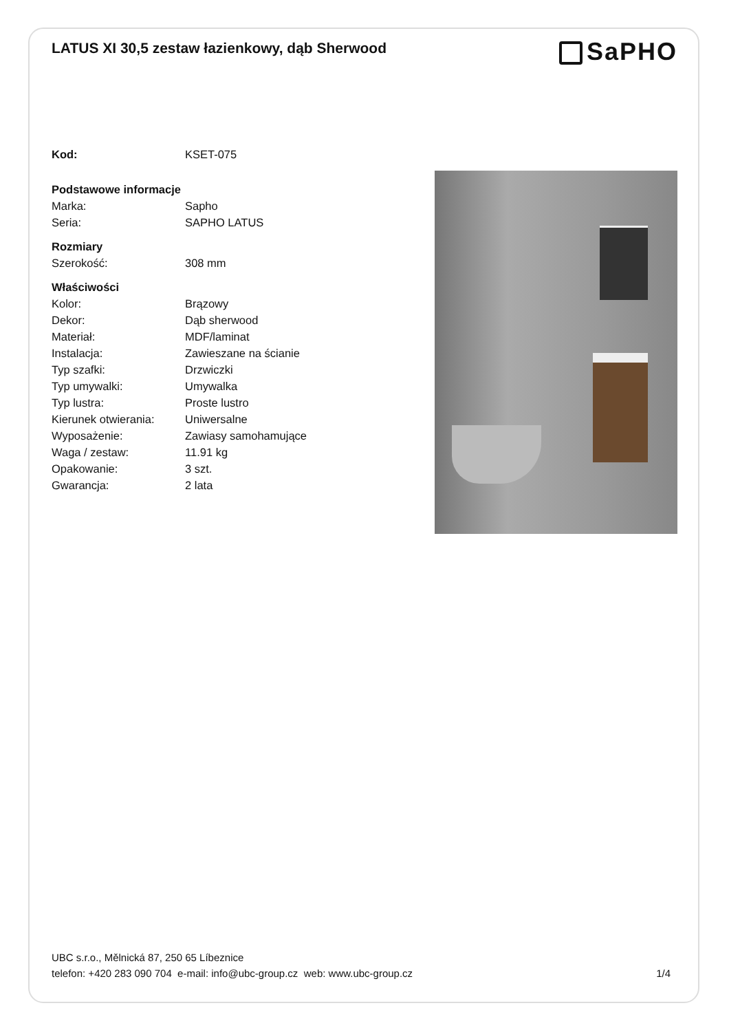LATUS XI 30,5 zestaw łazienkowy, dąb Sherwood
SaPHO
| Kod: | KSET-075 |
| Podstawowe informacje | |
| Marka: | Sapho |
| Seria: | SAPHO LATUS |
| Rozmiary | |
| Szerokość: | 308 mm |
| Właściwości | |
| Kolor: | Brązowy |
| Dekor: | Dąb sherwood |
| Materiał: | MDF/laminat |
| Instalacja: | Zawieszane na ścianie |
| Typ szafki: | Drzwiczki |
| Typ umywalki: | Umywalka |
| Typ lustra: | Proste lustro |
| Kierunek otwierania: | Uniwersalne |
| Wyposażenie: | Zawiasy samohamujące |
| Waga / zestaw: | 11.91 kg |
| Opakowanie: | 3 szt. |
| Gwarancja: | 2 lata |
UBC s.r.o., Mělnická 87, 250 65 Líbeznice
telefon: +420 283 090 704 e-mail: info@ubc-group.cz web: www.ubc-group.cz 1/4